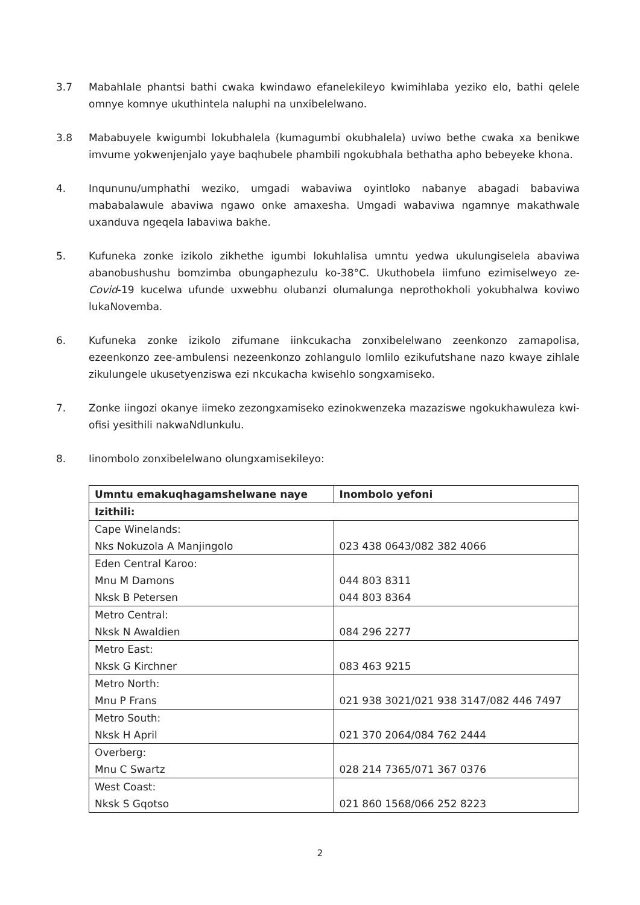3.7 Mabahlale phantsi bathi cwaka kwindawo efanelekileyo kwimihlaba yeziko elo, bathi qelele omnye komnye ukuthintela naluphi na unxibelelwano.
3.8 Mababuyele kwigumbi lokubhalela (kumagumbi okubhalela) uviwo bethe cwaka xa benikwe imvume yokwenjenjalo yaye baqhubele phambili ngokubhala bethatha apho bebeyeke khona.
4. Inqununu/umphathi weziko, umgadi wabaviwa oyintloko nabanye abagadi babaviwa mababalawule abaviwa ngawo onke amaxesha. Umgadi wabaviwa ngamnye makathwale uxanduva ngeqela labaviwa bakhe.
5. Kufuneka zonke izikolo zikhethe igumbi lokuhlalisa umntu yedwa ukulungiselela abaviwa abanobushushu bomzimba obungaphezulu ko-38°C. Ukuthobela iimfuno ezimiselweyo ze-Covid-19 kucelwa ufunde uxwebhu olubanzi olumalunga neprothokholi yokubhalwa koviwo lukaNovemba.
6. Kufuneka zonke izikolo zifumane iinkcukacha zonxibelelwano zeenkonzo zamapolisa, ezeenkonzo zee-ambulensi nezeenkonzo zohlangulo lomlilo ezikufutshane nazo kwaye zihlale zikulungele ukusetyenziswa ezi nkcukacha kwisehlo songxamiseko.
7. Zonke iingozi okanye iimeko zezongxamiseko ezinokwenzeka mazaziswe ngokukhawuleza kwi-ofisi yesithili nakwaNdlunkulu.
8. Iinombolo zonxibelelwano olungxamisekileyo:
| Umntu emakuqhagamshelwane naye | Inombolo yefoni |
| --- | --- |
| Izithili: | |
| Cape Winelands: Nks Nokuzola A Manjingolo | 023 438 0643/082 382 4066 |
| Eden Central Karoo: Mnu M Damons Nksk B Petersen | 044 803 8311 044 803 8364 |
| Metro Central: Nksk N Awaldien | 084 296 2277 |
| Metro East: Nksk G Kirchner | 083 463 9215 |
| Metro North: Mnu P Frans | 021 938 3021/021 938 3147/082 446 7497 |
| Metro South: Nksk H April | 021 370 2064/084 762 2444 |
| Overberg: Mnu C Swartz | 028 214 7365/071 367 0376 |
| West Coast: Nksk S Gqotso | 021 860 1568/066 252 8223 |
2